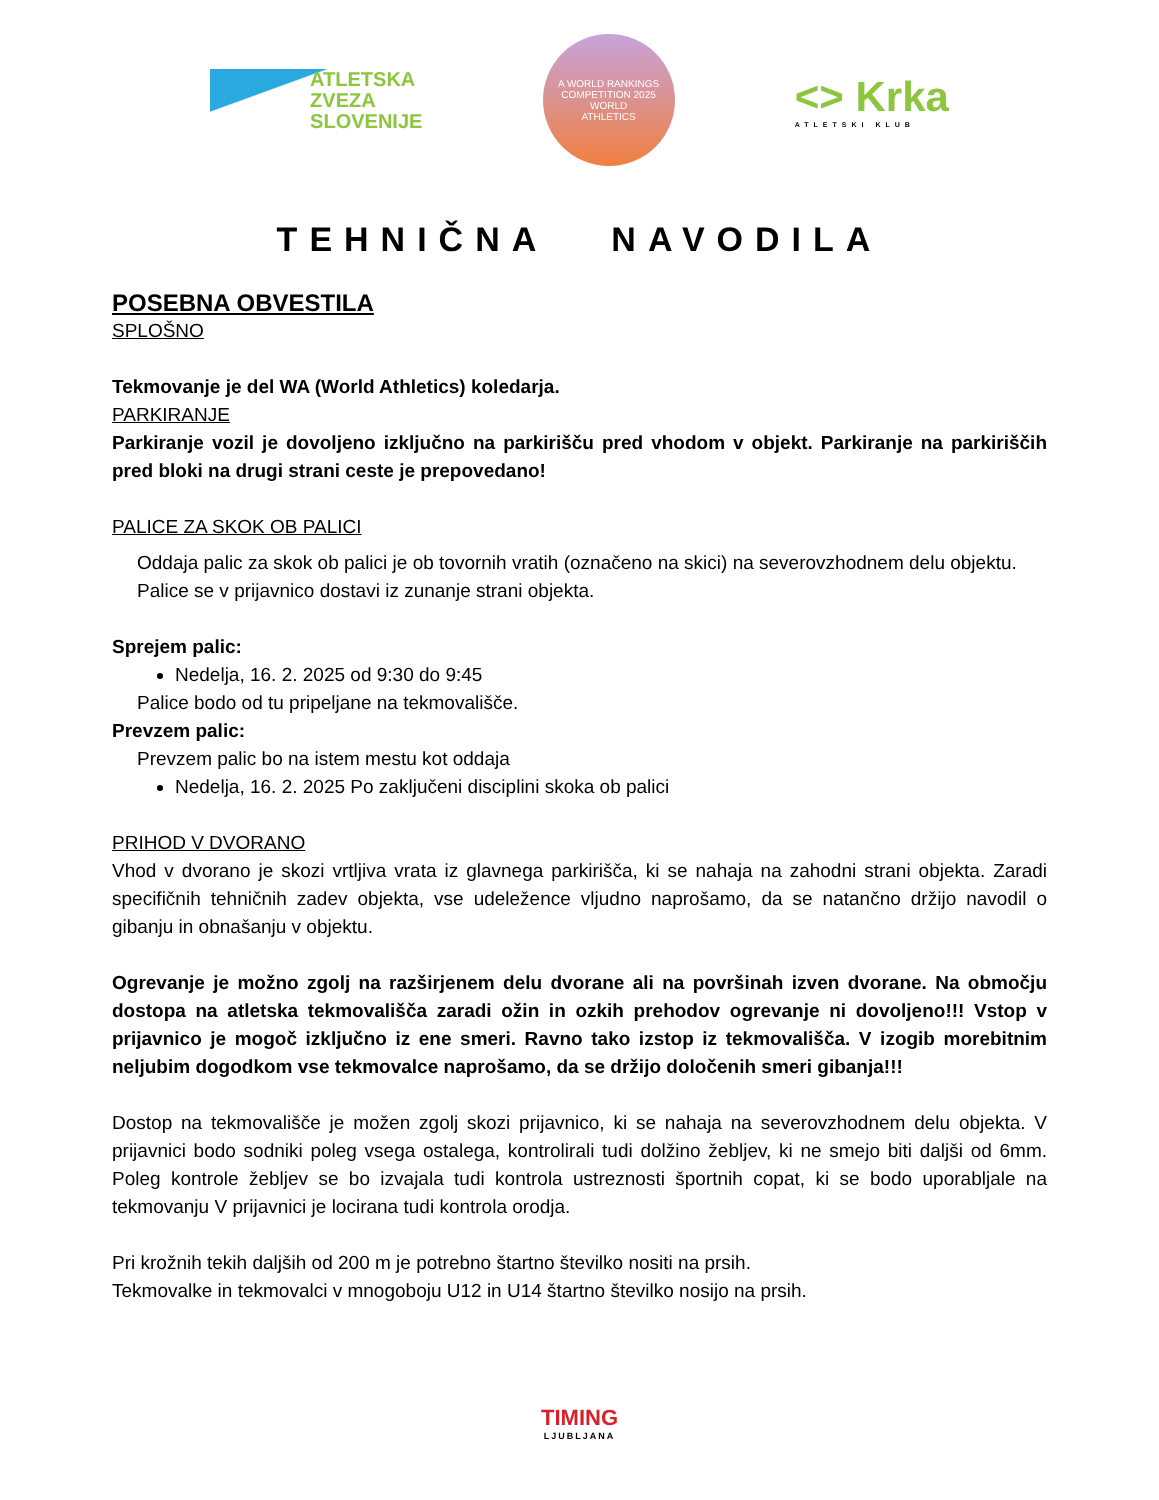ATLETSKA
ZVEZA
SLOVENIJE
A WORLD RANKINGS COMPETITION 2025
WORLD
ATHLETICS
<> Krka
ATLETSKI KLUB
TEHNIČNA NAVODILA
POSEBNA OBVESTILA
SPLOŠNO
Tekmovanje je del WA (World Athletics) koledarja.
PARKIRANJE
Parkiranje vozil je dovoljeno izključno na parkirišču pred vhodom v objekt. Parkiranje na parkiriščih pred bloki na drugi strani ceste je prepovedano!
PALICE ZA SKOK OB PALICI
Oddaja palic za skok ob palici je ob tovornih vratih (označeno na skici) na severovzhodnem delu objektu. Palice se v prijavnico dostavi iz zunanje strani objekta.
Sprejem palic:
Nedelja, 16. 2. 2025 od 9:30 do 9:45
Palice bodo od tu pripeljane na tekmovališče.
Prevzem palic:
Prevzem palic bo na istem mestu kot oddaja
Nedelja, 16. 2. 2025 Po zaključeni disciplini skoka ob palici
PRIHOD V DVORANO
Vhod v dvorano je skozi vrtljiva vrata iz glavnega parkirišča, ki se nahaja na zahodni strani objekta. Zaradi specifičnih tehničnih zadev objekta, vse udeležence vljudno naprošamo, da se natančno držijo navodil o gibanju in obnašanju v objektu.
Ogrevanje je možno zgolj na razširjenem delu dvorane ali na površinah izven dvorane. Na območju dostopa na atletska tekmovališča zaradi ožin in ozkih prehodov ogrevanje ni dovoljeno!!! Vstop v prijavnico je mogoč izključno iz ene smeri. Ravno tako izstop iz tekmovališča. V izogib morebitnim neljubim dogodkom vse tekmovalce naprošamo, da se držijo določenih smeri gibanja!!!
Dostop na tekmovališče je možen zgolj skozi prijavnico, ki se nahaja na severovzhodnem delu objekta. V prijavnici bodo sodniki poleg vsega ostalega, kontrolirali tudi dolžino žebljev, ki ne smejo biti daljši od 6mm. Poleg kontrole žebljev se bo izvajala tudi kontrola ustreznosti športnih copat, ki se bodo uporabljale na tekmovanju V prijavnici je locirana tudi kontrola orodja.
Pri krožnih tekih daljših od 200 m je potrebno štartno številko nositi na prsih.
Tekmovalke in tekmovalci v mnogoboju U12 in U14 štartno številko nosijo na prsih.
TIMING
LJUBLJANA